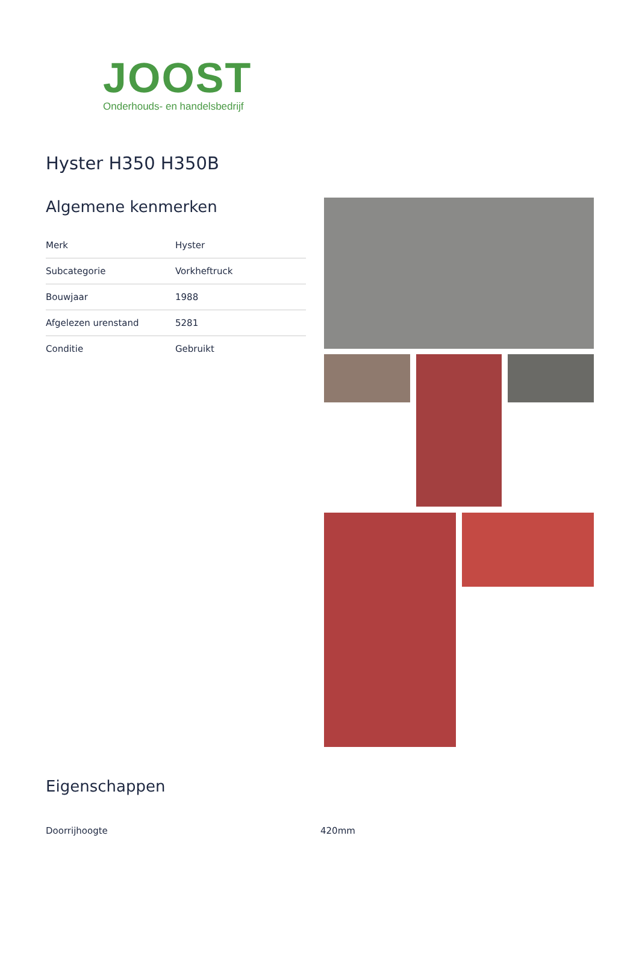JOOST
Onderhouds- en handelsbedrijf
Hyster H350 H350B
Algemene kenmerken
| Merk | Hyster |
| Subcategorie | Vorkheftruck |
| Bouwjaar | 1988 |
| Afgelezen urenstand | 5281 |
| Conditie | Gebruikt |
Eigenschappen
Doorrijhoogte 420mm